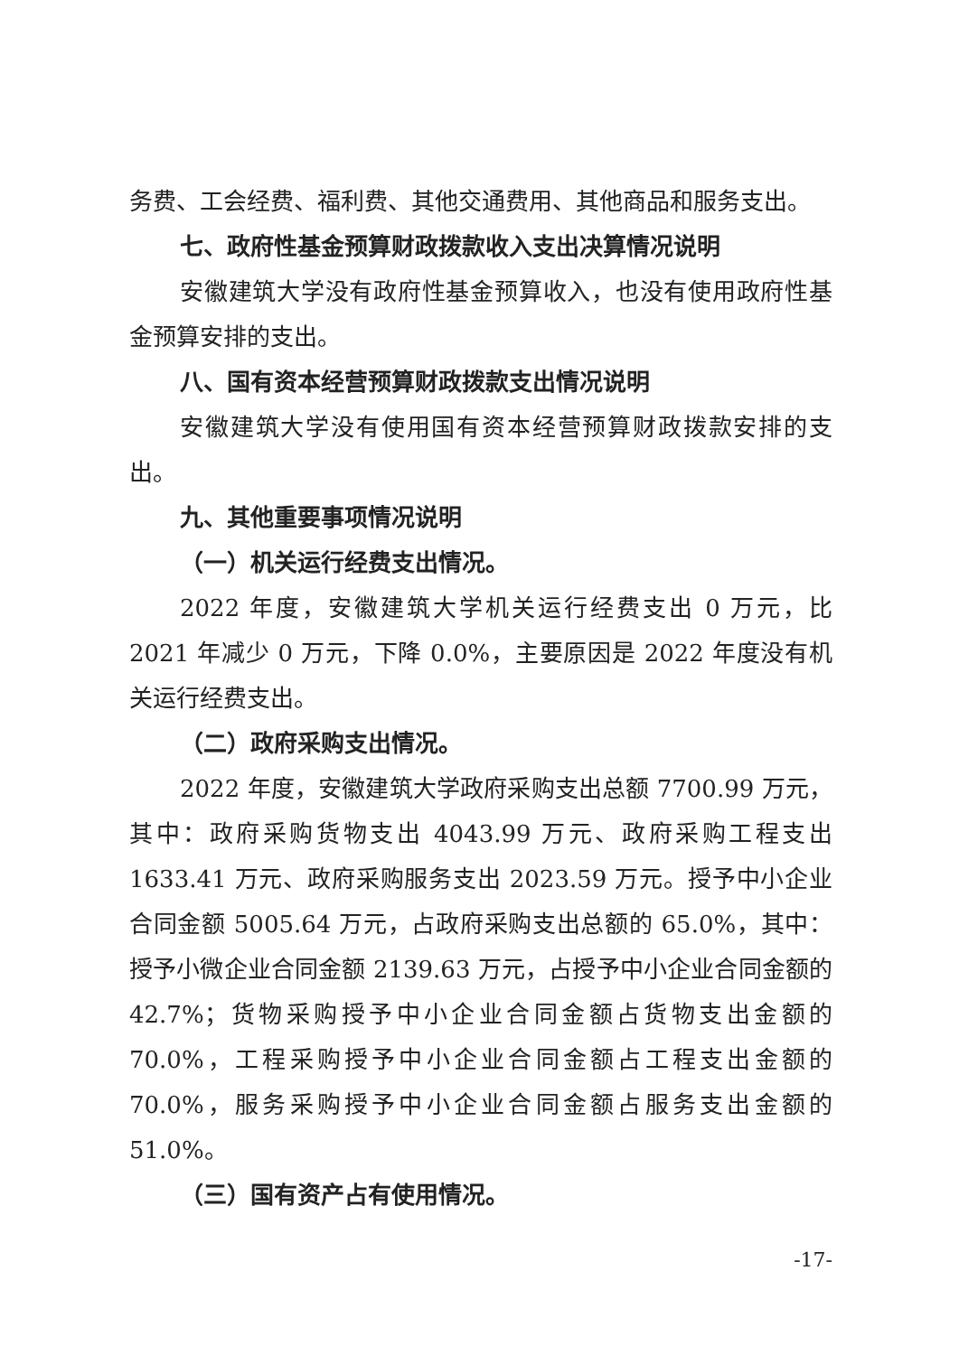务费、工会经费、福利费、其他交通费用、其他商品和服务支出。
七、政府性基金预算财政拨款收入支出决算情况说明
安徽建筑大学没有政府性基金预算收入，也没有使用政府性基金预算安排的支出。
八、国有资本经营预算财政拨款支出情况说明
安徽建筑大学没有使用国有资本经营预算财政拨款安排的支出。
九、其他重要事项情况说明
（一）机关运行经费支出情况。
2022 年度，安徽建筑大学机关运行经费支出 0 万元，比 2021 年减少 0 万元，下降 0.0%，主要原因是 2022 年度没有机关运行经费支出。
（二）政府采购支出情况。
2022 年度，安徽建筑大学政府采购支出总额 7700.99 万元，其中：政府采购货物支出 4043.99 万元、政府采购工程支出 1633.41 万元、政府采购服务支出 2023.59 万元。授予中小企业合同金额 5005.64 万元，占政府采购支出总额的 65.0%，其中：授予小微企业合同金额 2139.63 万元，占授予中小企业合同金额的 42.7%；货物采购授予中小企业合同金额占货物支出金额的 70.0%，工程采购授予中小企业合同金额占工程支出金额的 70.0%，服务采购授予中小企业合同金额占服务支出金额的 51.0%。
（三）国有资产占有使用情况。
-17-